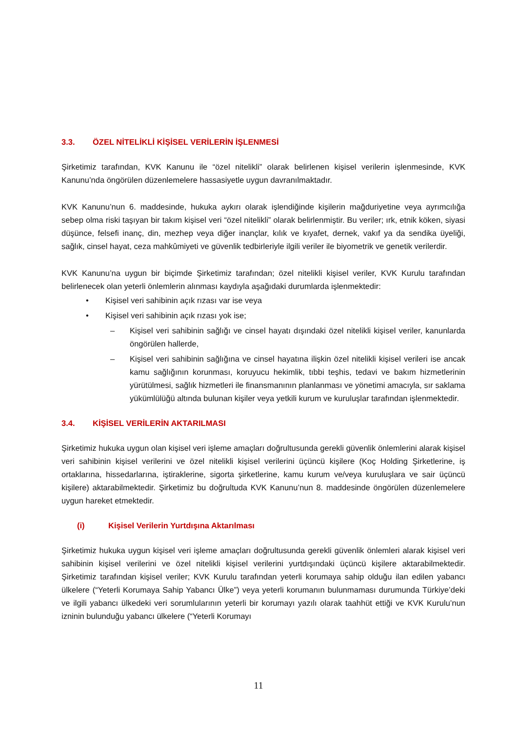3.3. ÖZEL NİTELİKLİ KİŞİSEL VERİLERİN İŞLENMESİ
Şirketimiz tarafından, KVK Kanunu ile “özel nitelikli” olarak belirlenen kişisel verilerin işlenmesinde, KVK Kanunu’nda öngörülen düzenlemelere hassasiyetle uygun davranılmaktadır.
KVK Kanunu’nun 6. maddesinde, hukuka aykırı olarak işlendiğinde kişilerin mağduriyetine veya ayrımcılığa sebep olma riski taşıyan bir takım kişisel veri “özel nitelikli” olarak belirlenmiştir. Bu veriler; ırk, etnik köken, siyasi düşünce, felsefi inanç, din, mezhep veya diğer inançlar, kılık ve kıyafet, dernek, vakıf ya da sendika üyeliği, sağlık, cinsel hayat, ceza mahkûmiyeti ve güvenlik tedbirleriyle ilgili veriler ile biyometrik ve genetik verilerdir.
KVK Kanunu’na uygun bir biçimde Şirketimiz tarafından; özel nitelikli kişisel veriler, KVK Kurulu tarafından belirlenecek olan yeterli önlemlerin alınması kaydıyla aşağıdaki durumlarda işlenmektedir:
• Kişisel veri sahibinin açık rızası var ise veya
• Kişisel veri sahibinin açık rızası yok ise;
– Kişisel veri sahibinin sağlığı ve cinsel hayatı dışındaki özel nitelikli kişisel veriler, kanunlarda öngörülen hallerde,
– Kişisel veri sahibinin sağlığına ve cinsel hayatına ilişkin özel nitelikli kişisel verileri ise ancak kamu sağlığının korunması, koruyucu hekimlik, tıbbi teşhis, tedavi ve bakım hizmetlerinin yürütülmesi, sağlık hizmetleri ile finansmanının planlanması ve yönetimi amacıyla, sır saklama yükümlülüğü altında bulunan kişiler veya yetkili kurum ve kuruluşlar tarafından işlenmektedir.
3.4. KİŞİSEL VERİLERİN AKTARILMASI
Şirketimiz hukuka uygun olan kişisel veri işleme amaçları doğrultusunda gerekli güvenlik önlemlerini alarak kişisel veri sahibinin kişisel verilerini ve özel nitelikli kişisel verilerini üçüncü kişilere (Koç Holding Şirketlerine, iş ortaklarına, hissedarlarına, iştiraklerine, sigorta şirketlerine, kamu kurum ve/veya kuruluşlara ve sair üçüncü kişilere) aktarabilmektedir. Şirketimiz bu doğrultuda KVK Kanunu’nun 8. maddesinde öngörülen düzenlemelere uygun hareket etmektedir.
(i) Kişisel Verilerin Yurtdışına Aktarılması
Şirketimiz hukuka uygun kişisel veri işleme amaçları doğrultusunda gerekli güvenlik önlemleri alarak kişisel veri sahibinin kişisel verilerini ve özel nitelikli kişisel verilerini yurtdışındaki üçüncü kişilere aktarabilmektedir. Şirketimiz tarafından kişisel veriler; KVK Kurulu tarafından yeterli korumaya sahip olduğu ilan edilen yabancı ülkelere (“Yeterli Korumaya Sahip Yabancı Ülke”) veya yeterli korumanın bulunmaması durumunda Türkiye’deki ve ilgili yabancı ülkedeki veri sorumlularının yeterli bir korumayı yazılı olarak taahhüt ettiği ve KVK Kurulu’nun izninin bulunduğu yabancı ülkelere (“Yeterli Korumayı
11